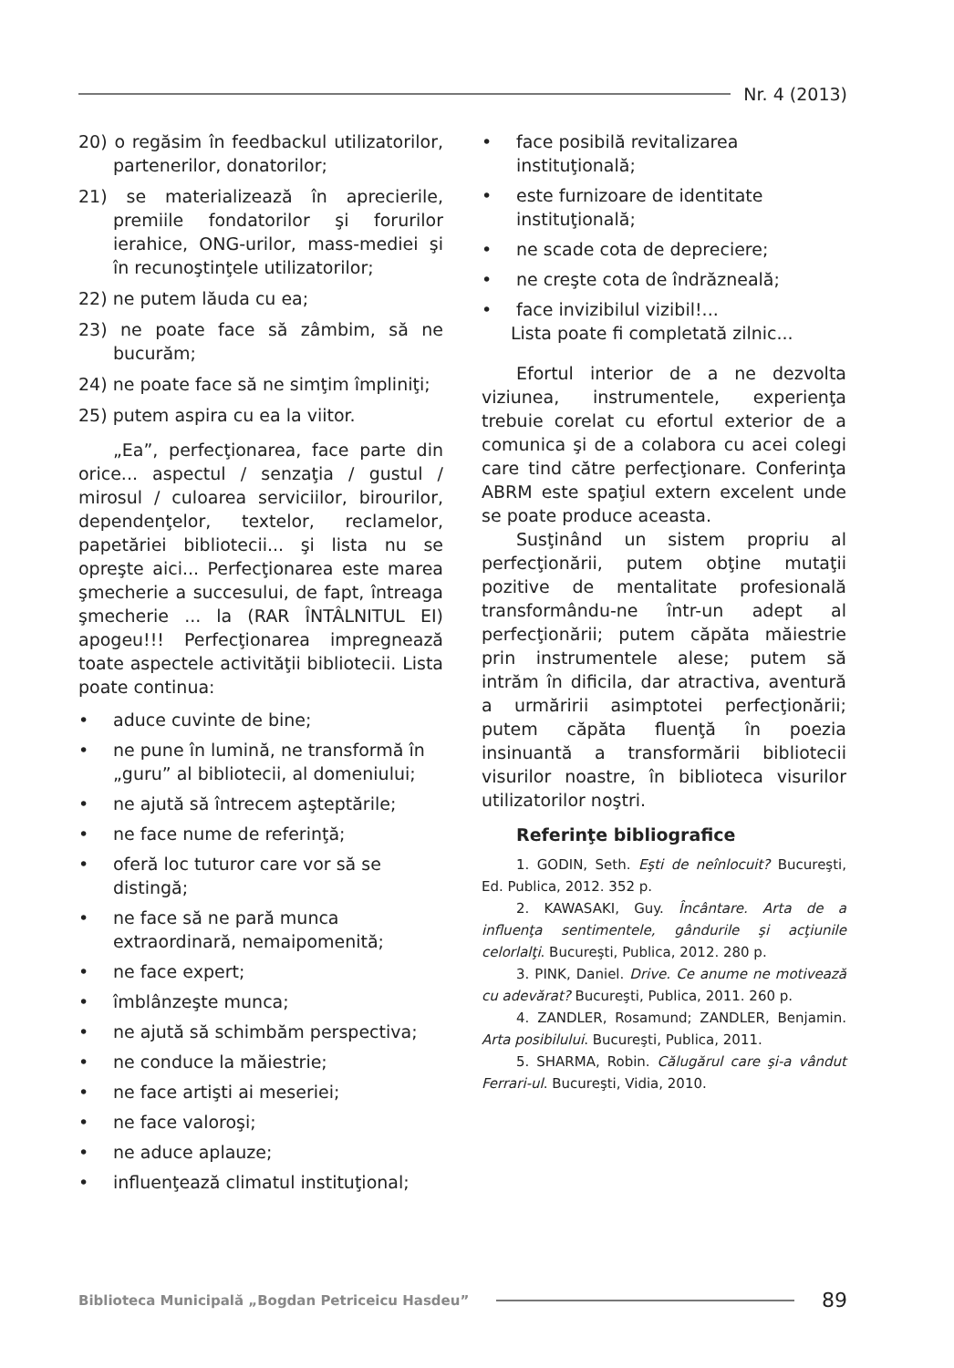Nr. 4 (2013)
20) o regăsim în feedbackul utilizatorilor, partenerilor, donatorilor;
21) se materializează în aprecierile, premiile fondatorilor şi forurilor ierahice, ONG-urilor, mass-mediei şi în recunoştinţele utilizatorilor;
22) ne putem lăuda cu ea;
23) ne poate face să zâmbim, să ne bucurăm;
24) ne poate face să ne simţim împliniţi;
25) putem aspira cu ea la viitor.
„Ea”, perfecţionarea, face parte din orice... aspectul / senzaţia / gustul / mirosul / culoarea serviciilor, birourilor, dependenţelor, textelor, reclamelor, papetăriei bibliotecii... şi lista nu se opreşte aici... Perfecţionarea este marea şmecherie a succesului, de fapt, întreaga şmecherie ... la (RAR ÎNTÂLNITUL EI) apogeu!!! Perfecţionarea impregnează toate aspectele activităţii bibliotecii. Lista poate continua:
• aduce cuvinte de bine;
• ne pune în lumină, ne transformă în „guru” al bibliotecii, al domeniului;
• ne ajută să întrecem aşteptările;
• ne face nume de referinţă;
• oferă loc tuturor care vor să se distingă;
• ne face să ne pară munca extraordinară, nemaipomenită;
• ne face expert;
• îmblânzeşte munca;
• ne ajută să schimbăm perspectiva;
• ne conduce la măiestrie;
• ne face artişti ai meseriei;
• ne face valoroşi;
• ne aduce aplauze;
• influenţează climatul instituţional;
• face posibilă revitalizarea instituţională;
• este furnizoare de identitate instituţională;
• ne scade cota de depreciere;
• ne creşte cota de îndrăzneală;
• face invizibilul vizibil!...
Lista poate fi completată zilnic...
Efortul interior de a ne dezvolta viziunea, instrumentele, experienţa trebuie corelat cu efortul exterior de a comunica şi de a colabora cu acei colegi care tind către perfecţionare. Conferinţa ABRM este spaţiul extern excelent unde se poate produce aceasta.
Susţinând un sistem propriu al perfecţionării, putem obţine mutaţii pozitive de mentalitate profesională transformându-ne într-un adept al perfecţionării; putem căpăta măiestrie prin instrumentele alese; putem să intrăm în dificila, dar atractiva, aventură a urmăririi asimptotei perfecţionării; putem căpăta fluenţă în poezia insinuantă a transformării bibliotecii visurilor noastre, în biblioteca visurilor utilizatorilor noştri.
Referinţe bibliografice
1. GODIN, Seth. Eşti de neînlocuit? Bucureşti, Ed. Publica, 2012. 352 p.
2. KAWASAKI, Guy. Încântare. Arta de a influenţa sentimentele, gândurile şi acţiunile celorlalţi. Bucureşti, Publica, 2012. 280 p.
3. PINK, Daniel. Drive. Ce anume ne motivează cu adevărat? Bucureşti, Publica, 2011. 260 p.
4. ZANDLER, Rosamund; ZANDLER, Benjamin. Arta posibilului. Bucureşti, Publica, 2011.
5. SHARMA, Robin. Călugărul care şi-a vândut Ferrari-ul. Bucureşti, Vidia, 2010.
Biblioteca Municipală „Bogdan Petriceicu Hasdeu”
89